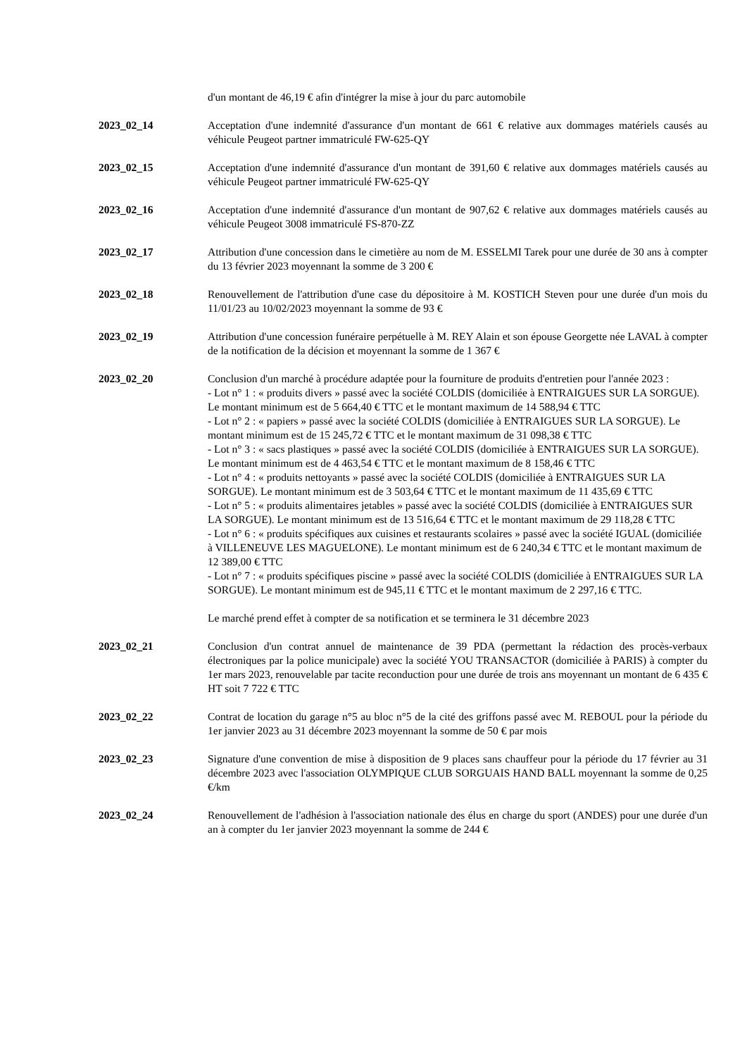d'un montant de 46,19 € afin d'intégrer la mise à jour du parc automobile
2023_02_14 Acceptation d'une indemnité d'assurance d'un montant de 661 € relative aux dommages matériels causés au véhicule Peugeot partner immatriculé FW-625-QY
2023_02_15 Acceptation d'une indemnité d'assurance d'un montant de 391,60 € relative aux dommages matériels causés au véhicule Peugeot partner immatriculé FW-625-QY
2023_02_16 Acceptation d'une indemnité d'assurance d'un montant de 907,62 € relative aux dommages matériels causés au véhicule Peugeot 3008 immatriculé FS-870-ZZ
2023_02_17 Attribution d'une concession dans le cimetière au nom de M. ESSELMI Tarek pour une durée de 30 ans à compter du 13 février 2023 moyennant la somme de 3 200 €
2023_02_18 Renouvellement de l'attribution d'une case du dépositoire à M. KOSTICH Steven pour une durée d'un mois du 11/01/23 au 10/02/2023 moyennant la somme de 93 €
2023_02_19 Attribution d'une concession funéraire perpétuelle à M. REY Alain et son épouse Georgette née LAVAL à compter de la notification de la décision et moyennant la somme de 1 367 €
2023_02_20 Conclusion d'un marché à procédure adaptée pour la fourniture de produits d'entretien pour l'année 2023 :
- Lot n° 1 : « produits divers » passé avec la société COLDIS (domiciliée à ENTRAIGUES SUR LA SORGUE). Le montant minimum est de 5 664,40 € TTC et le montant maximum de 14 588,94 € TTC
- Lot n° 2 : « papiers » passé avec la société COLDIS (domiciliée à ENTRAIGUES SUR LA SORGUE). Le montant minimum est de 15 245,72 € TTC et le montant maximum de 31 098,38 € TTC
- Lot n° 3 : « sacs plastiques » passé avec la société COLDIS (domiciliée à ENTRAIGUES SUR LA SORGUE). Le montant minimum est de 4 463,54 € TTC et le montant maximum de 8 158,46 € TTC
- Lot n° 4 : « produits nettoyants » passé avec la société COLDIS (domiciliée à ENTRAIGUES SUR LA SORGUE). Le montant minimum est de 3 503,64 € TTC et le montant maximum de 11 435,69 € TTC
- Lot n° 5 : « produits alimentaires jetables » passé avec la société COLDIS (domiciliée à ENTRAIGUES SUR LA SORGUE). Le montant minimum est de 13 516,64 € TTC et le montant maximum de 29 118,28 € TTC
- Lot n° 6 : « produits spécifiques aux cuisines et restaurants scolaires » passé avec la société IGUAL (domiciliée à VILLENEUVE LES MAGUELONE). Le montant minimum est de 6 240,34 € TTC et le montant maximum de 12 389,00 € TTC
- Lot n° 7 : « produits spécifiques piscine » passé avec la société COLDIS (domiciliée à ENTRAIGUES SUR LA SORGUE). Le montant minimum est de 945,11 € TTC et le montant maximum de 2 297,16 € TTC.
Le marché prend effet à compter de sa notification et se terminera le 31 décembre 2023
2023_02_21 Conclusion d'un contrat annuel de maintenance de 39 PDA (permettant la rédaction des procès-verbaux électroniques par la police municipale) avec la société YOU TRANSACTOR (domiciliée à PARIS) à compter du 1er mars 2023, renouvelable par tacite reconduction pour une durée de trois ans moyennant un montant de 6 435 € HT soit 7 722 € TTC
2023_02_22 Contrat de location du garage n°5 au bloc n°5 de la cité des griffons passé avec M. REBOUL pour la période du 1er janvier 2023 au 31 décembre 2023 moyennant la somme de 50 € par mois
2023_02_23 Signature d'une convention de mise à disposition de 9 places sans chauffeur pour la période du 17 février au 31 décembre 2023 avec l'association OLYMPIQUE CLUB SORGUAIS HAND BALL moyennant la somme de 0,25 €/km
2023_02_24 Renouvellement de l'adhésion à l'association nationale des élus en charge du sport (ANDES) pour une durée d'un an à compter du 1er janvier 2023 moyennant la somme de 244 €